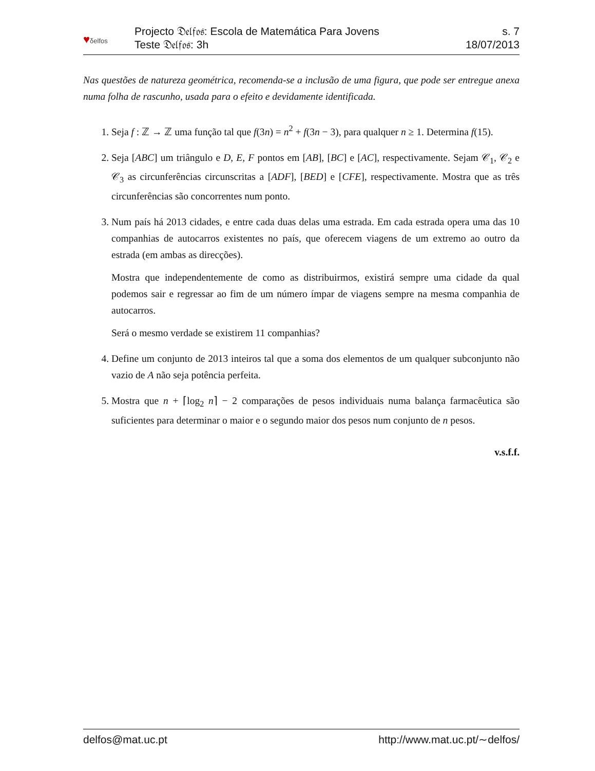♥δelfos
Projecto 𝔇𝔢𝔩𝔣𝔬𝔰: Escola de Matemática Para Jovens
Teste 𝔇𝔢𝔩𝔣𝔬𝔰: 3h
s. 7
18/07/2013
Nas questões de natureza geométrica, recomenda-se a inclusão de uma figura, que pode ser entregue anexa numa folha de rascunho, usada para o efeito e devidamente identificada.
1. Seja f : ℤ → ℤ uma função tal que f(3n) = n<sup>2</sup> + f(3n − 3), para qualquer n ≥ 1. Determina f(15).
2. Seja [ABC] um triângulo e D, E, F pontos em [AB], [BC] e [AC], respectivamente. Sejam 𝒞<sub>1</sub>, 𝒞<sub>2</sub> e 𝒞<sub>3</sub> as circunferências circunscritas a [ADF], [BED] e [CFE], respectivamente. Mostra que as três circunferências são concorrentes num ponto.
3. Num país há 2013 cidades, e entre cada duas delas uma estrada. Em cada estrada opera uma das 10 companhias de autocarros existentes no país, que oferecem viagens de um extremo ao outro da estrada (em ambas as direcções).
Mostra que independentemente de como as distribuirmos, existirá sempre uma cidade da qual podemos sair e regressar ao fim de um número ímpar de viagens sempre na mesma companhia de autocarros.
Será o mesmo verdade se existirem 11 companhias?
4. Define um conjunto de 2013 inteiros tal que a soma dos elementos de um qualquer subconjunto não vazio de A não seja potência perfeita.
5. Mostra que n + ⌈log<sub>2</sub> n⌉ − 2 comparações de pesos individuais numa balança farmacêutica são suficientes para determinar o maior e o segundo maior dos pesos num conjunto de n pesos.
v.s.f.f.
delfos@mat.uc.pt http://www.mat.uc.pt/∼delfos/